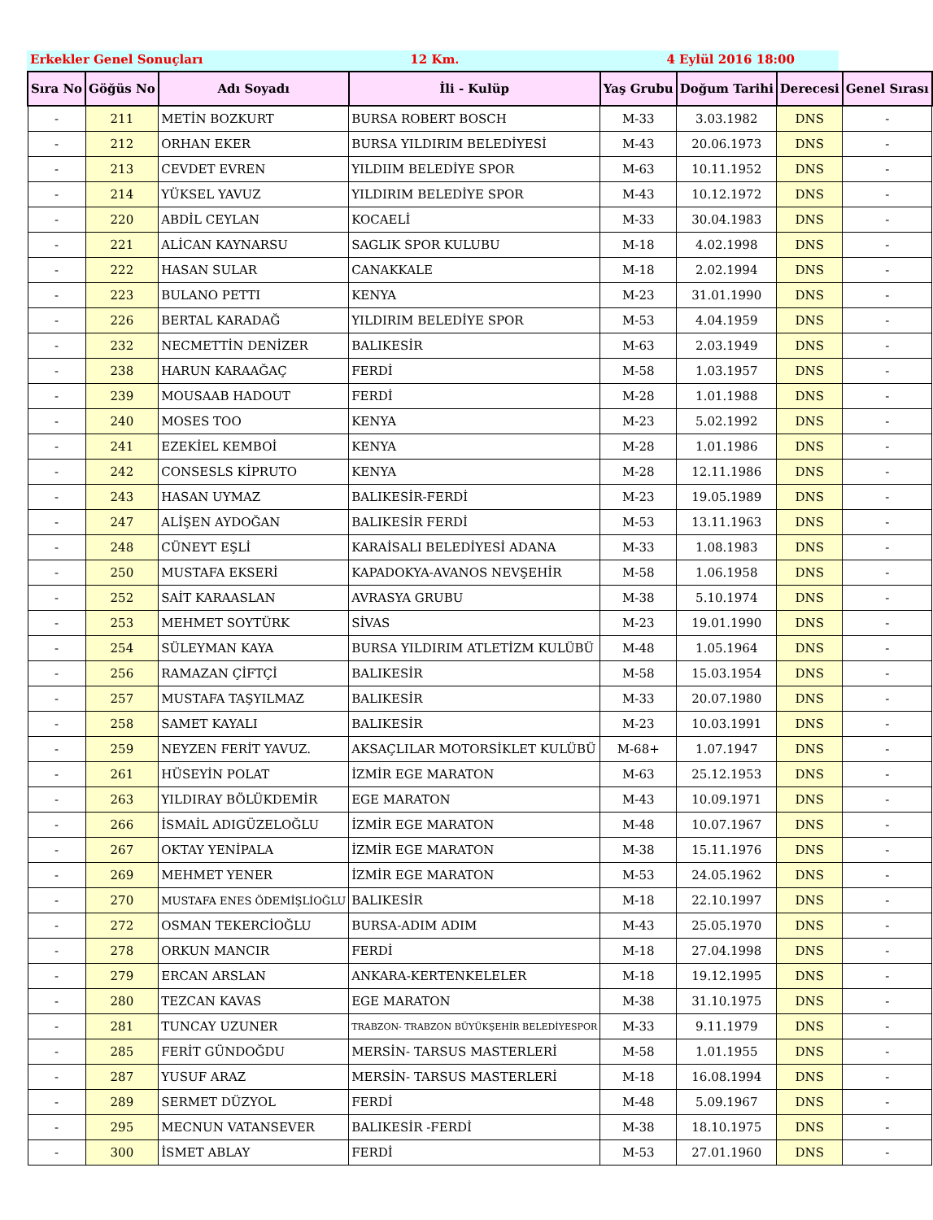Erkekler Genel Sonuçları 12 Km. 4 Eylül 2016 18:00
| Sıra No | Göğüs No | Adı Soyadı | İli - Kulüp | Yaş Grubu | Doğum Tarihi | Derecesi | Genel Sırası |
| --- | --- | --- | --- | --- | --- | --- | --- |
| - | 211 | METİN BOZKURT | BURSA ROBERT BOSCH | M-33 | 3.03.1982 | DNS | - |
| - | 212 | ORHAN EKER | BURSA YILDIRIM BELEDİYESİ | M-43 | 20.06.1973 | DNS | - |
| - | 213 | CEVDET EVREN | YILDIIM BELEDİYE SPOR | M-63 | 10.11.1952 | DNS | - |
| - | 214 | YÜKSEL YAVUZ | YILDIRIM BELEDİYE SPOR | M-43 | 10.12.1972 | DNS | - |
| - | 220 | ABDİL CEYLAN | KOCAELİ | M-33 | 30.04.1983 | DNS | - |
| - | 221 | ALİCAN KAYNARSU | SAGLIK SPOR KULUBU | M-18 | 4.02.1998 | DNS | - |
| - | 222 | HASAN SULAR | CANAKKALE | M-18 | 2.02.1994 | DNS | - |
| - | 223 | BULANO PETTI | KENYA | M-23 | 31.01.1990 | DNS | - |
| - | 226 | BERTAL KARADAĞ | YILDIRIM BELEDİYE SPOR | M-53 | 4.04.1959 | DNS | - |
| - | 232 | NECMETTİN DENİZER | BALIKESİR | M-63 | 2.03.1949 | DNS | - |
| - | 238 | HARUN KARAAĞAÇ | FERDİ | M-58 | 1.03.1957 | DNS | - |
| - | 239 | MOUSAAB HADOUT | FERDİ | M-28 | 1.01.1988 | DNS | - |
| - | 240 | MOSES TOO | KENYA | M-23 | 5.02.1992 | DNS | - |
| - | 241 | EZEKİEL KEMBOİ | KENYA | M-28 | 1.01.1986 | DNS | - |
| - | 242 | CONSESLS KİPRUTO | KENYA | M-28 | 12.11.1986 | DNS | - |
| - | 243 | HASAN UYMAZ | BALIKESİR-FERDİ | M-23 | 19.05.1989 | DNS | - |
| - | 247 | ALİŞEN AYDOĞAN | BALIKESİR FERDİ | M-53 | 13.11.1963 | DNS | - |
| - | 248 | CÜNEYT EŞLİ | KARAİSALI BELEDİYESİ ADANA | M-33 | 1.08.1983 | DNS | - |
| - | 250 | MUSTAFA EKSERİ | KAPADOKYA-AVANOS NEVŞEHİR | M-58 | 1.06.1958 | DNS | - |
| - | 252 | SAİT KARAASLAN | AVRASYA GRUBU | M-38 | 5.10.1974 | DNS | - |
| - | 253 | MEHMET SOYTÜRK | SİVAS | M-23 | 19.01.1990 | DNS | - |
| - | 254 | SÜLEYMAN KAYA | BURSA YILDIRIM ATLETİZM KULÜBÜ | M-48 | 1.05.1964 | DNS | - |
| - | 256 | RAMAZAN ÇİFTÇİ | BALIKESİR | M-58 | 15.03.1954 | DNS | - |
| - | 257 | MUSTAFA TAŞYILMAZ | BALIKESİR | M-33 | 20.07.1980 | DNS | - |
| - | 258 | SAMET KAYALI | BALIKESİR | M-23 | 10.03.1991 | DNS | - |
| - | 259 | NEYZEN FERİT YAVUZ. | AKSAÇLILAR MOTORSİKLET KULÜBÜ | M-68+ | 1.07.1947 | DNS | - |
| - | 261 | HÜSEYİN POLAT | İZMİR EGE MARATON | M-63 | 25.12.1953 | DNS | - |
| - | 263 | YILDIRAY BÖLÜKDEMİR | EGE MARATON | M-43 | 10.09.1971 | DNS | - |
| - | 266 | İSMAİL ADIGÜZELOĞLU | İZMİR EGE MARATON | M-48 | 10.07.1967 | DNS | - |
| - | 267 | OKTAY YENİPALA | İZMİR EGE MARATON | M-38 | 15.11.1976 | DNS | - |
| - | 269 | MEHMET YENER | İZMİR EGE MARATON | M-53 | 24.05.1962 | DNS | - |
| - | 270 | MUSTAFA ENES ÖDEMİŞLİOĞLU | BALIKESİR | M-18 | 22.10.1997 | DNS | - |
| - | 272 | OSMAN TEKERCİOĞLU | BURSA-ADIM ADIM | M-43 | 25.05.1970 | DNS | - |
| - | 278 | ORKUN MANCIR | FERDİ | M-18 | 27.04.1998 | DNS | - |
| - | 279 | ERCAN ARSLAN | ANKARA-KERTENKELELER | M-18 | 19.12.1995 | DNS | - |
| - | 280 | TEZCAN KAVAS | EGE MARATON | M-38 | 31.10.1975 | DNS | - |
| - | 281 | TUNCAY UZUNER | TRABZON- TRABZON BÜYÜKŞEHİR BELEDİYESPOR | M-33 | 9.11.1979 | DNS | - |
| - | 285 | FERİT GÜNDOĞDU | MERSİN- TARSUS MASTERLERİ | M-58 | 1.01.1955 | DNS | - |
| - | 287 | YUSUF ARAZ | MERSİN- TARSUS MASTERLERİ | M-18 | 16.08.1994 | DNS | - |
| - | 289 | SERMET DÜZYOL | FERDİ | M-48 | 5.09.1967 | DNS | - |
| - | 295 | MECNUN VATANSEVER | BALIKESİR -FERDİ | M-38 | 18.10.1975 | DNS | - |
| - | 300 | İSMET ABLAY | FERDİ | M-53 | 27.01.1960 | DNS | - |